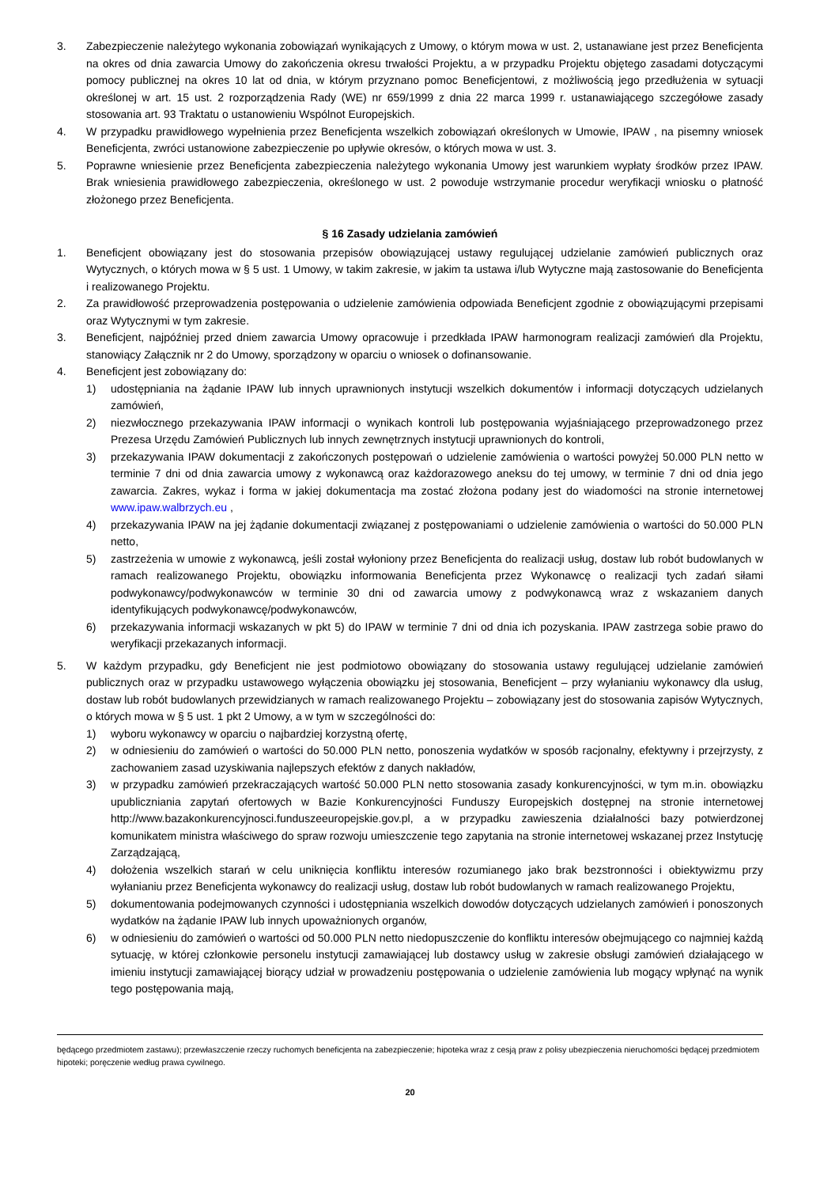3. Zabezpieczenie należytego wykonania zobowiązań wynikających z Umowy, o którym mowa w ust. 2, ustanawiane jest przez Beneficjenta na okres od dnia zawarcia Umowy do zakończenia okresu trwałości Projektu, a w przypadku Projektu objętego zasadami dotyczącymi pomocy publicznej na okres 10 lat od dnia, w którym przyznano pomoc Beneficjentowi, z możliwością jego przedłużenia w sytuacji określonej w art. 15 ust. 2 rozporządzenia Rady (WE) nr 659/1999 z dnia 22 marca 1999 r. ustanawiającego szczegółowe zasady stosowania art. 93 Traktatu o ustanowieniu Wspólnot Europejskich.
4. W przypadku prawidłowego wypełnienia przez Beneficjenta wszelkich zobowiązań określonych w Umowie, IPAW , na pisemny wniosek Beneficjenta, zwróci ustanowione zabezpieczenie po upływie okresów, o których mowa w ust. 3.
5. Poprawne wniesienie przez Beneficjenta zabezpieczenia należytego wykonania Umowy jest warunkiem wypłaty środków przez IPAW. Brak wniesienia prawidłowego zabezpieczenia, określonego w ust. 2 powoduje wstrzymanie procedur weryfikacji wniosku o płatność złożonego przez Beneficjenta.
§ 16 Zasady udzielania zamówień
1. Beneficjent obowiązany jest do stosowania przepisów obowiązującej ustawy regulującej udzielanie zamówień publicznych oraz Wytycznych, o których mowa w § 5 ust. 1 Umowy, w takim zakresie, w jakim ta ustawa i/lub Wytyczne mają zastosowanie do Beneficjenta i realizowanego Projektu.
2. Za prawidłowość przeprowadzenia postępowania o udzielenie zamówienia odpowiada Beneficjent zgodnie z obowiązującymi przepisami oraz Wytycznymi w tym zakresie.
3. Beneficjent, najpóźniej przed dniem zawarcia Umowy opracowuje i przedkłada IPAW harmonogram realizacji zamówień dla Projektu, stanowiący Załącznik nr 2 do Umowy, sporządzony w oparciu o wniosek o dofinansowanie.
4. Beneficjent jest zobowiązany do:
1) udostępniania na żądanie IPAW lub innych uprawnionych instytucji wszelkich dokumentów i informacji dotyczących udzielanych zamówień,
2) niezwłocznego przekazywania IPAW informacji o wynikach kontroli lub postępowania wyjaśniającego przeprowadzonego przez Prezesa Urzędu Zamówień Publicznych lub innych zewnętrznych instytucji uprawnionych do kontroli,
3) przekazywania IPAW dokumentacji z zakończonych postępowań o udzielenie zamówienia o wartości powyżej 50.000 PLN netto w terminie 7 dni od dnia zawarcia umowy z wykonawcą oraz każdorazowego aneksu do tej umowy, w terminie 7 dni od dnia jego zawarcia. Zakres, wykaz i forma w jakiej dokumentacja ma zostać złożona podany jest do wiadomości na stronie internetowej www.ipaw.walbrzych.eu ,
4) przekazywania IPAW na jej żądanie dokumentacji związanej z postępowaniami o udzielenie zamówienia o wartości do 50.000 PLN netto,
5) zastrzeżenia w umowie z wykonawcą, jeśli został wyłoniony przez Beneficjenta do realizacji usług, dostaw lub robót budowlanych w ramach realizowanego Projektu, obowiązku informowania Beneficjenta przez Wykonawcę o realizacji tych zadań siłami podwykonawcy/podwykonawców w terminie 30 dni od zawarcia umowy z podwykonawcą wraz z wskazaniem danych identyfikujących podwykonawcę/podwykonawców,
6) przekazywania informacji wskazanych w pkt 5) do IPAW w terminie 7 dni od dnia ich pozyskania. IPAW zastrzega sobie prawo do weryfikacji przekazanych informacji.
5. W każdym przypadku, gdy Beneficjent nie jest podmiotowo obowiązany do stosowania ustawy regulującej udzielanie zamówień publicznych oraz w przypadku ustawowego wyłączenia obowiązku jej stosowania, Beneficjent – przy wyłanianiu wykonawcy dla usług, dostaw lub robót budowlanych przewidzianych w ramach realizowanego Projektu – zobowiązany jest do stosowania zapisów Wytycznych, o których mowa w § 5 ust. 1 pkt 2 Umowy, a w tym w szczególności do:
1) wyboru wykonawcy w oparciu o najbardziej korzystną ofertę,
2) w odniesieniu do zamówień o wartości do 50.000 PLN netto, ponoszenia wydatków w sposób racjonalny, efektywny i przejrzysty, z zachowaniem zasad uzyskiwania najlepszych efektów z danych nakładów,
3) w przypadku zamówień przekraczających wartość 50.000 PLN netto stosowania zasady konkurencyjności, w tym m.in. obowiązku upubliczniania zapytań ofertowych w Bazie Konkurencyjności Funduszy Europejskich dostępnej na stronie internetowej http://www.bazakonkurencyjnosci.funduszeeuropejskie.gov.pl, a w przypadku zawieszenia działalności bazy potwierdzonej komunikatem ministra właściwego do spraw rozwoju umieszczenie tego zapytania na stronie internetowej wskazanej przez Instytucję Zarządzającą,
4) dołożenia wszelkich starań w celu uniknięcia konfliktu interesów rozumianego jako brak bezstronności i obiektywizmu przy wyłanianiu przez Beneficjenta wykonawcy do realizacji usług, dostaw lub robót budowlanych w ramach realizowanego Projektu,
5) dokumentowania podejmowanych czynności i udostępniania wszelkich dowodów dotyczących udzielanych zamówień i ponoszonych wydatków na żądanie IPAW lub innych upoważnionych organów,
6) w odniesieniu do zamówień o wartości od 50.000 PLN netto niedopuszczenie do konfliktu interesów obejmującego co najmniej każdą sytuację, w której członkowie personelu instytucji zamawiającej lub dostawcy usług w zakresie obsługi zamówień działającego w imieniu instytucji zamawiającej biorący udział w prowadzeniu postępowania o udzielenie zamówienia lub mogący wpłynąć na wynik tego postępowania mają,
będącego przedmiotem zastawu); przewłaszczenie rzeczy ruchomych beneficjenta na zabezpieczenie; hipoteka wraz z cesją praw z polisy ubezpieczenia nieruchomości będącej przedmiotem hipoteki; poręczenie według prawa cywilnego.
20